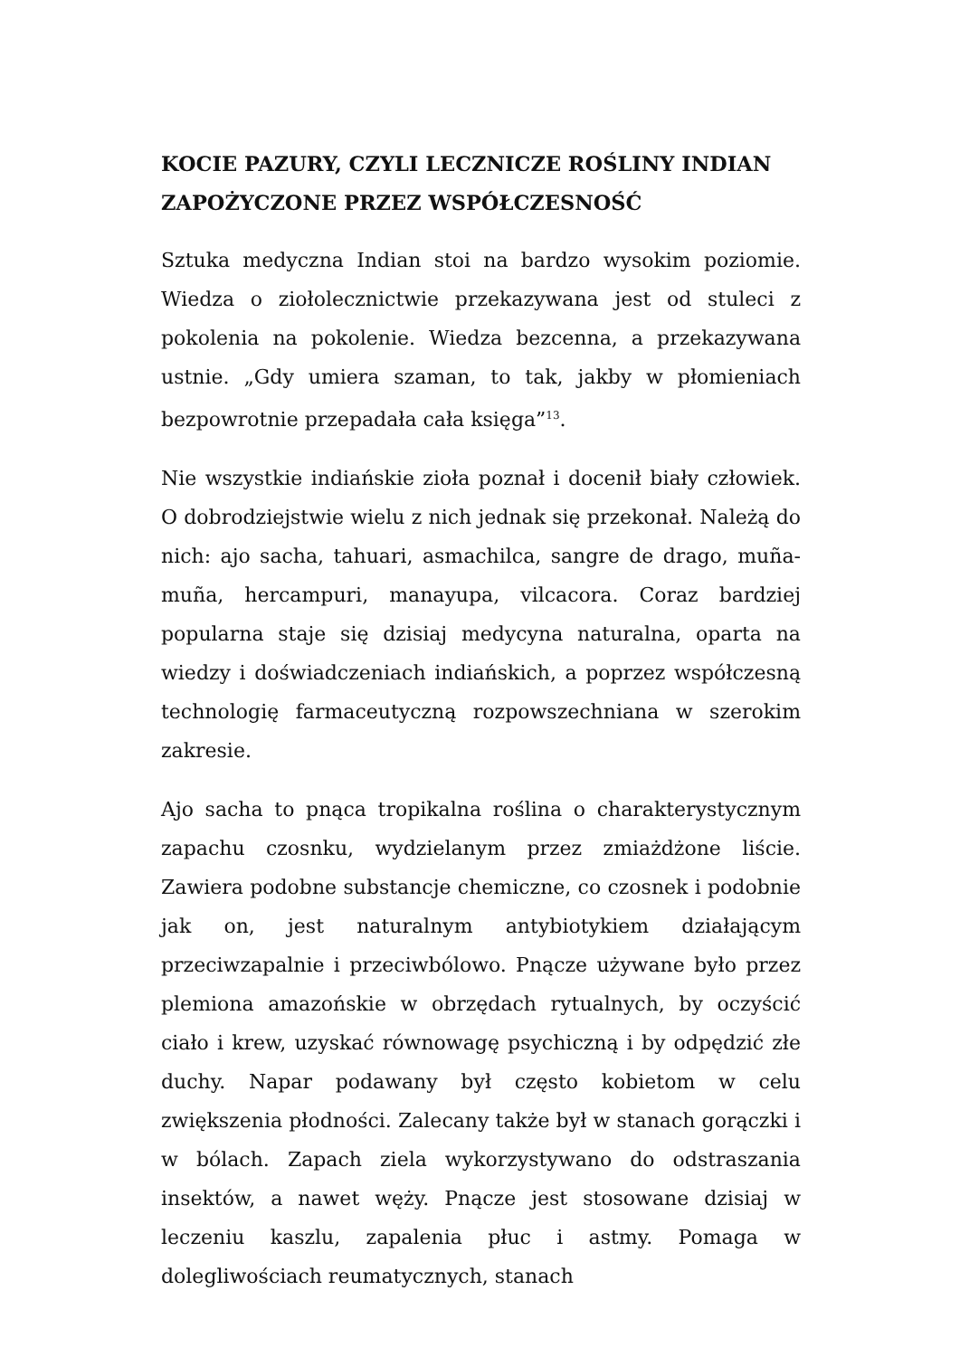KOCIE PAZURY, CZYLI LECZNICZE ROŚLINY INDIAN ZAPOŻYCZONE PRZEZ WSPÓŁCZESNOŚĆ
Sztuka medyczna Indian stoi na bardzo wysokim poziomie. Wiedza o ziołolecznictwie przekazywana jest od stuleci z pokolenia na pokolenie. Wiedza bezcenna, a przekazywana ustnie. „Gdy umiera szaman, to tak, jakby w płomieniach bezpowrotnie przepadała cała księga”<sup>13</sup>.
Nie wszystkie indiańskie zioła poznał i docenił biały człowiek. O dobrodziejstwie wielu z nich jednak się przekonał. Należą do nich: ajo sacha, tahuari, asmachilca, sangre de drago, muña-muña, hercampuri, manayupa, vilcacora. Coraz bardziej popularna staje się dzisiaj medycyna naturalna, oparta na wiedzy i doświadczeniach indiańskich, a poprzez współczesną technologię farmaceutyczną rozpowszechniana w szerokim zakresie.
Ajo sacha to pnąca tropikalna roślina o charakterystycznym zapachu czosnku, wydzielanym przez zmiażdżone liście. Zawiera podobne substancje chemiczne, co czosnek i podobnie jak on, jest naturalnym antybiotykiem działającym przeciwzapalnie i przeciwbólowo. Pnącze używane było przez plemiona amazońskie w obrzędach rytualnych, by oczyścić ciało i krew, uzyskać równowagę psychiczną i by odpędzić złe duchy. Napar podawany był często kobietom w celu zwiększenia płodności. Zalecany także był w stanach gorączki i w bólach. Zapach ziela wykorzystywano do odstraszania insektów, a nawet węży. Pnącze jest stosowane dzisiaj w leczeniu kaszlu, zapalenia płuc i astmy. Pomaga w dolegliwościach reumatycznych, stanach